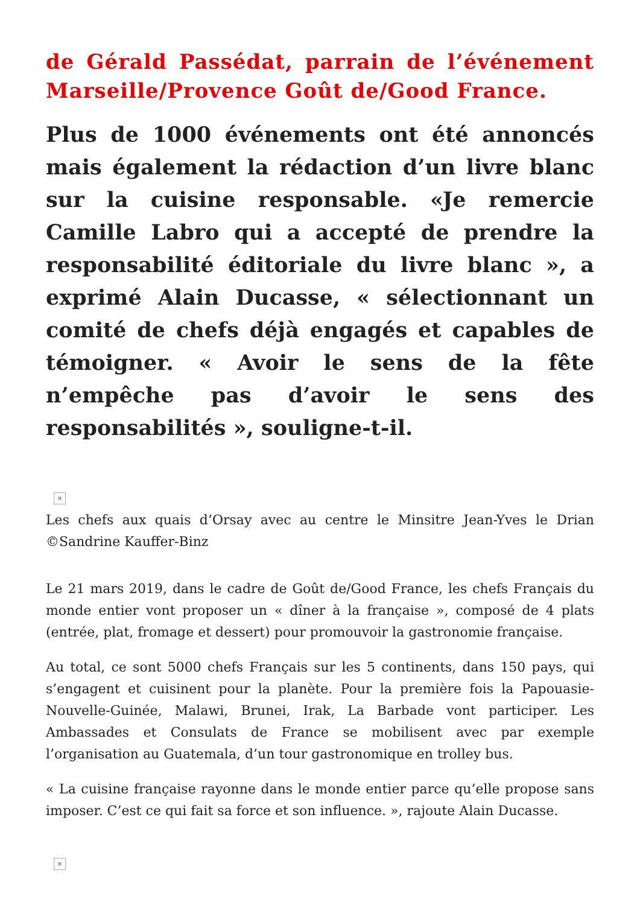de Gérald Passédat, parrain de l’événement Marseille/Provence Goût de/Good France.
Plus de 1000 événements ont été annoncés mais également la rédaction d’un livre blanc sur la cuisine responsable. «Je remercie Camille Labro qui a accepté de prendre la responsabilité éditoriale du livre blanc », a exprimé Alain Ducasse, « sélectionnant un comité de chefs déjà engagés et capables de témoigner. « Avoir le sens de la fête n’empêche pas d’avoir le sens des responsabilités », souligne-t-il.
×
Les chefs aux quais d’Orsay avec au centre le Minsitre Jean-Yves le Drian ©Sandrine Kauffer-Binz
Le 21 mars 2019, dans le cadre de Goût de/Good France, les chefs Français du monde entier vont proposer un « dîner à la française », composé de 4 plats (entrée, plat, fromage et dessert) pour promouvoir la gastronomie française.
Au total, ce sont 5000 chefs Français sur les 5 continents, dans 150 pays, qui s’engagent et cuisinent pour la planète. Pour la première fois la Papouasie-Nouvelle-Guinée, Malawi, Brunei, Irak, La Barbade vont participer. Les Ambassades et Consulats de France se mobilisent avec par exemple l’organisation au Guatemala, d’un tour gastronomique en trolley bus.
« La cuisine française rayonne dans le monde entier parce qu’elle propose sans imposer. C’est ce qui fait sa force et son influence. », rajoute Alain Ducasse.
×